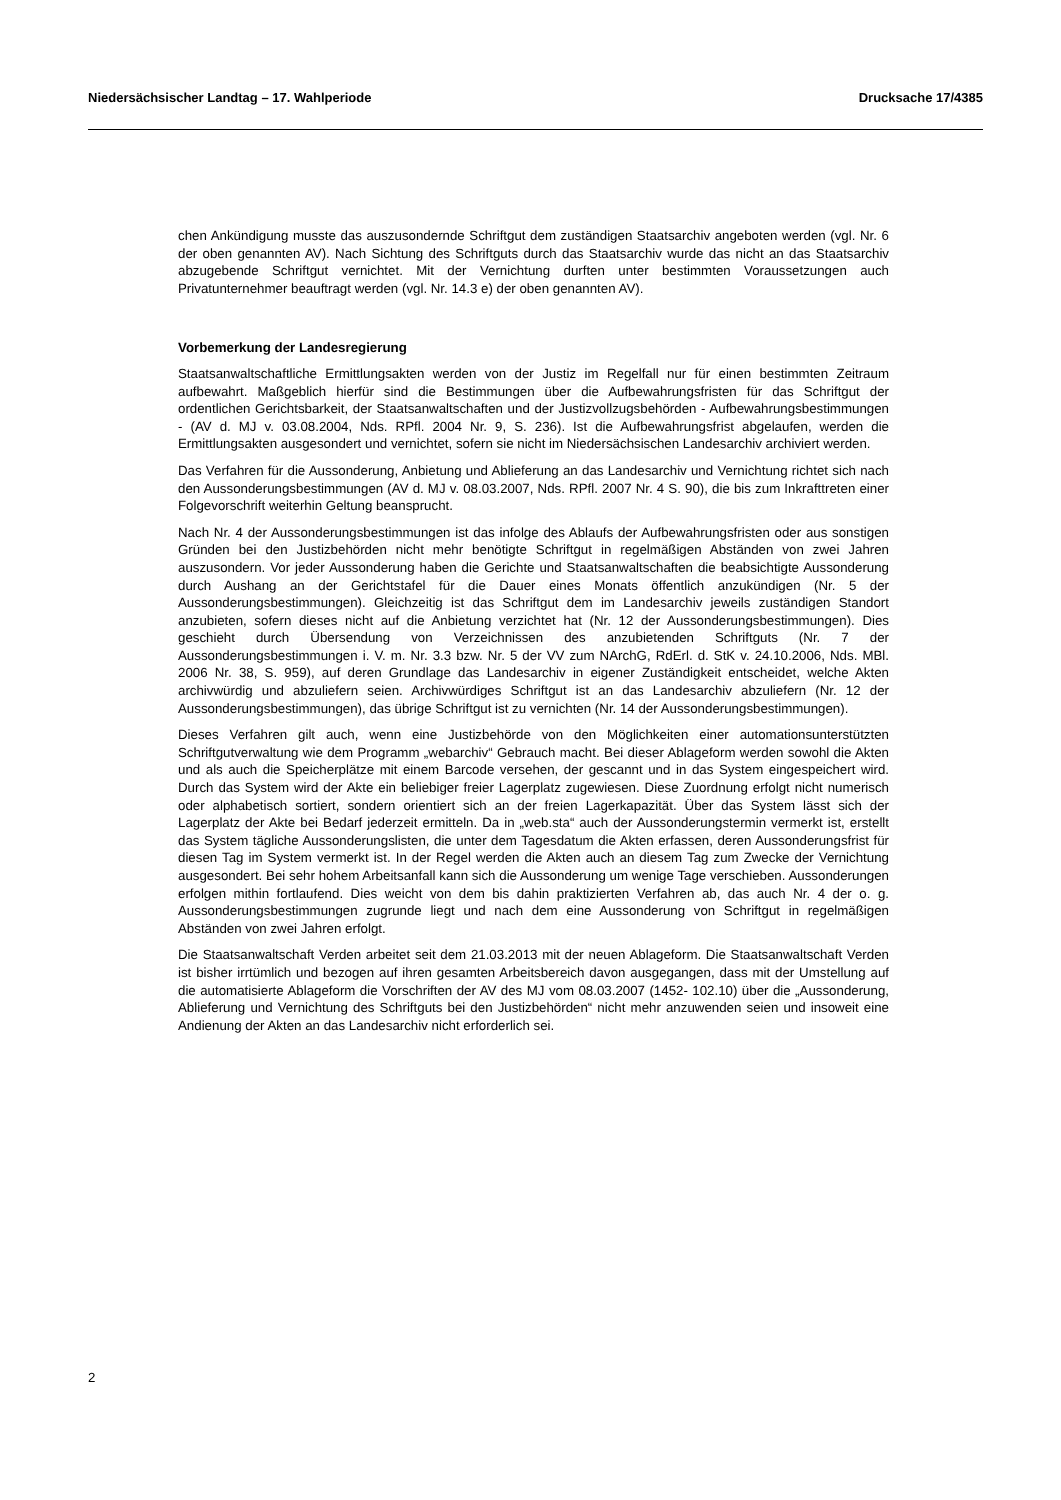Niedersächsischer Landtag – 17. Wahlperiode Drucksache 17/4385
chen Ankündigung musste das auszusondernde Schriftgut dem zuständigen Staatsarchiv angeboten werden (vgl. Nr. 6 der oben genannten AV). Nach Sichtung des Schriftguts durch das Staatsarchiv wurde das nicht an das Staatsarchiv abzugebende Schriftgut vernichtet. Mit der Vernichtung durften unter bestimmten Voraussetzungen auch Privatunternehmer beauftragt werden (vgl. Nr. 14.3 e) der oben genannten AV).
Vorbemerkung der Landesregierung
Staatsanwaltschaftliche Ermittlungsakten werden von der Justiz im Regelfall nur für einen bestimmten Zeitraum aufbewahrt. Maßgeblich hierfür sind die Bestimmungen über die Aufbewahrungsfristen für das Schriftgut der ordentlichen Gerichtsbarkeit, der Staatsanwaltschaften und der Justizvollzugsbehörden - Aufbewahrungsbestimmungen - (AV d. MJ v. 03.08.2004, Nds. RPfl. 2004 Nr. 9, S. 236). Ist die Aufbewahrungsfrist abgelaufen, werden die Ermittlungsakten ausgesondert und vernichtet, sofern sie nicht im Niedersächsischen Landesarchiv archiviert werden.
Das Verfahren für die Aussonderung, Anbietung und Ablieferung an das Landesarchiv und Vernichtung richtet sich nach den Aussonderungsbestimmungen (AV d. MJ v. 08.03.2007, Nds. RPfl. 2007 Nr. 4 S. 90), die bis zum Inkrafttreten einer Folgevorschrift weiterhin Geltung beansprucht.
Nach Nr. 4 der Aussonderungsbestimmungen ist das infolge des Ablaufs der Aufbewahrungsfristen oder aus sonstigen Gründen bei den Justizbehörden nicht mehr benötigte Schriftgut in regelmäßigen Abständen von zwei Jahren auszusondern. Vor jeder Aussonderung haben die Gerichte und Staatsanwaltschaften die beabsichtigte Aussonderung durch Aushang an der Gerichtstafel für die Dauer eines Monats öffentlich anzukündigen (Nr. 5 der Aussonderungsbestimmungen). Gleichzeitig ist das Schriftgut dem im Landesarchiv jeweils zuständigen Standort anzubieten, sofern dieses nicht auf die Anbietung verzichtet hat (Nr. 12 der Aussonderungsbestimmungen). Dies geschieht durch Übersendung von Verzeichnissen des anzubietenden Schriftguts (Nr. 7 der Aussonderungsbestimmungen i. V. m. Nr. 3.3 bzw. Nr. 5 der VV zum NArchG, RdErl. d. StK v. 24.10.2006, Nds. MBl. 2006 Nr. 38, S. 959), auf deren Grundlage das Landesarchiv in eigener Zuständigkeit entscheidet, welche Akten archivwürdig und abzuliefern seien. Archivwürdiges Schriftgut ist an das Landesarchiv abzuliefern (Nr. 12 der Aussonderungsbestimmungen), das übrige Schriftgut ist zu vernichten (Nr. 14 der Aussonderungsbestimmungen).
Dieses Verfahren gilt auch, wenn eine Justizbehörde von den Möglichkeiten einer automationsunterstützten Schriftgutverwaltung wie dem Programm „webarchiv“ Gebrauch macht. Bei dieser Ablageform werden sowohl die Akten und als auch die Speicherplätze mit einem Barcode versehen, der gescannt und in das System eingespeichert wird. Durch das System wird der Akte ein beliebiger freier Lagerplatz zugewiesen. Diese Zuordnung erfolgt nicht numerisch oder alphabetisch sortiert, sondern orientiert sich an der freien Lagerkapazität. Über das System lässt sich der Lagerplatz der Akte bei Bedarf jederzeit ermitteln. Da in „web.sta“ auch der Aussonderungstermin vermerkt ist, erstellt das System tägliche Aussonderungslisten, die unter dem Tagesdatum die Akten erfassen, deren Aussonderungsfrist für diesen Tag im System vermerkt ist. In der Regel werden die Akten auch an diesem Tag zum Zwecke der Vernichtung ausgesondert. Bei sehr hohem Arbeitsanfall kann sich die Aussonderung um wenige Tage verschieben. Aussonderungen erfolgen mithin fortlaufend. Dies weicht von dem bis dahin praktizierten Verfahren ab, das auch Nr. 4 der o. g. Aussonderungsbestimmungen zugrunde liegt und nach dem eine Aussonderung von Schriftgut in regelmäßigen Abständen von zwei Jahren erfolgt.
Die Staatsanwaltschaft Verden arbeitet seit dem 21.03.2013 mit der neuen Ablageform. Die Staatsanwaltschaft Verden ist bisher irrtümlich und bezogen auf ihren gesamten Arbeitsbereich davon ausgegangen, dass mit der Umstellung auf die automatisierte Ablageform die Vorschriften der AV des MJ vom 08.03.2007 (1452- 102.10) über die „Aussonderung, Ablieferung und Vernichtung des Schriftguts bei den Justizbehörden“ nicht mehr anzuwenden seien und insoweit eine Andienung der Akten an das Landesarchiv nicht erforderlich sei.
2